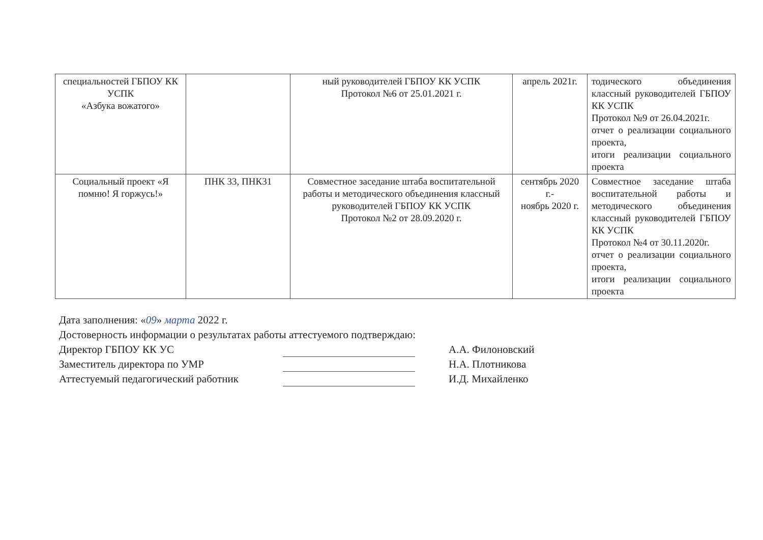| специальностей ГБПОУ КК УСПК «Азбука вожатого» | | ный руководителей ГБПОУ КК УСПК Протокол №6 от 25.01.2021 г. | апрель 2021г. | тодического объединения классный руководителей ГБПОУ КК УСПК Протокол №9 от 26.04.2021г. отчет о реализации социального проекта, итоги реализации социального проекта |
| Социальный проект «Я помню! Я горжусь!» | ПНК 33, ПНК31 | Совместное заседание штаба воспитательной работы и методического объединения классный руководителей ГБПОУ КК УСПК Протокол №2 от 28.09.2020 г. | сентябрь 2020 г.- ноябрь 2020 г. | Совместное заседание штаба воспитательной работы и методического объединения классный руководителей ГБПОУ КК УСПК Протокол №4 от 30.11.2020г. отчет о реализации социального проекта, итоги реализации социального проекта |
Дата заполнения: «09» марта 2022 г.
Достоверность информации о результатах работы аттестуемого подтверждаю:
Директор ГБПОУ КК УС А.А. Филоновский
Заместитель директора по УМР Н.А. Плотникова
Аттестуемый педагогический работник И.Д. Михайленко